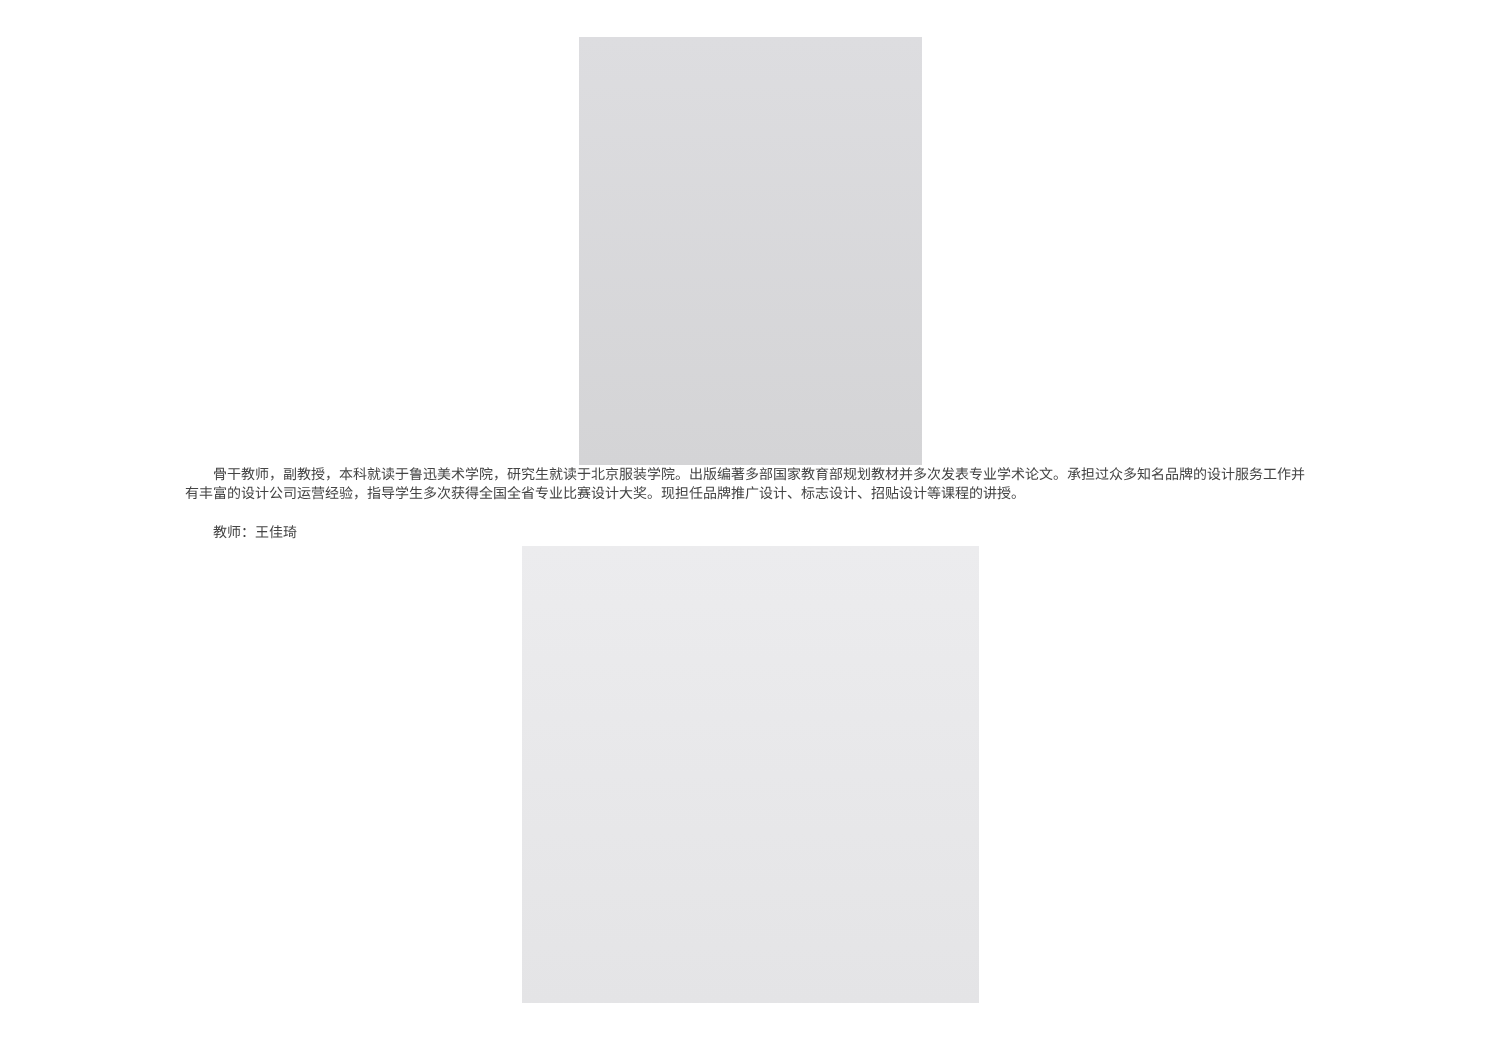骨干教师，副教授，本科就读于鲁迅美术学院，研究生就读于北京服装学院。出版编著多部国家教育部规划教材并多次发表专业学术论文。承担过众多知名品牌的设计服务工作并有丰富的设计公司运营经验，指导学生多次获得全国全省专业比赛设计大奖。现担任品牌推广设计、标志设计、招贴设计等课程的讲授。
教师：王佳琦